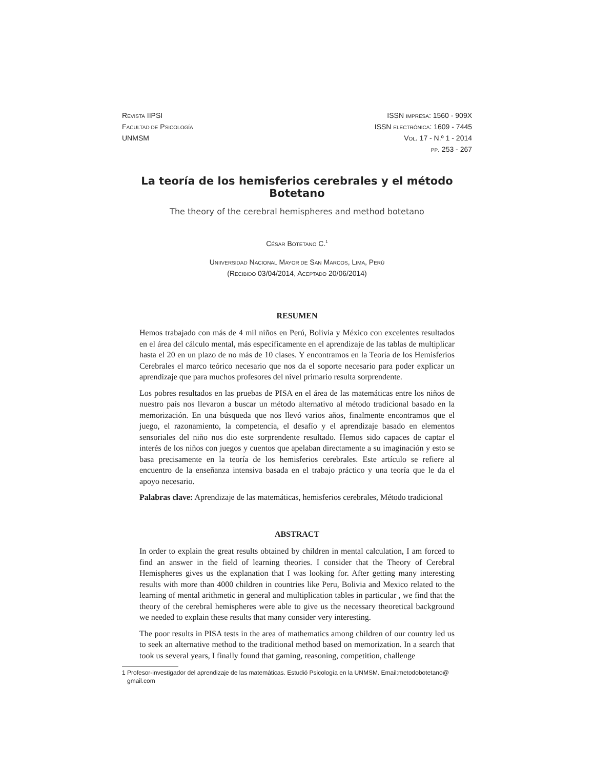REVISTA IIPSI
FACULTAD DE PSICOLOGÍA
UNMSM
ISSN IMPRESA: 1560 - 909X
ISSN ELECTRÓNICA: 1609 - 7445
VOL. 17 - N.º 1 - 2014
PP. 253 - 267
La teoría de los hemisferios cerebrales y el método Botetano
The theory of the cerebral hemispheres and method botetano
CÉSAR BOTETANO C.<sup>1</sup>
UNIIVERSIDAD NACIONAL MAYOR DE SAN MARCOS, LIMA, PERÚ
(RECIBIDO 03/04/2014, ACEPTADO 20/06/2014)
RESUMEN
Hemos trabajado con más de 4 mil niños en Perú, Bolivia y México con excelentes resultados en el área del cálculo mental, más específicamente en el aprendizaje de las tablas de multiplicar hasta el 20 en un plazo de no más de 10 clases. Y encontramos en la Teoría de los Hemisferios Cerebrales el marco teórico necesario que nos da el soporte necesario para poder explicar un aprendizaje que para muchos profesores del nivel primario resulta sorprendente.
Los pobres resultados en las pruebas de PISA en el área de las matemáticas entre los niños de nuestro país nos llevaron a buscar un método alternativo al método tradicional basado en la memorización. En una búsqueda que nos llevó varios años, finalmente encontramos que el juego, el razonamiento, la competencia, el desafío y el aprendizaje basado en elementos sensoriales del niño nos dio este sorprendente resultado. Hemos sido capaces de captar el interés de los niños con juegos y cuentos que apelaban directamente a su imaginación y esto se basa precisamente en la teoría de los hemisferios cerebrales. Este artículo se refiere al encuentro de la enseñanza intensiva basada en el trabajo práctico y una teoría que le da el apoyo necesario.
Palabras clave: Aprendizaje de las matemáticas, hemisferios cerebrales, Método tradicional
ABSTRACT
In order to explain the great results obtained by children in mental calculation, I am forced to find an answer in the field of learning theories. I consider that the Theory of Cerebral Hemispheres gives us the explanation that I was looking for. After getting many interesting results with more than 4000 children in countries like Peru, Bolivia and Mexico related to the learning of mental arithmetic in general and multiplication tables in particular , we find that the theory of the cerebral hemispheres were able to give us the necessary theoretical background we needed to explain these results that many consider very interesting.
The poor results in PISA tests in the area of mathematics among children of our country led us to seek an alternative method to the traditional method based on memorization. In a search that took us several years, I finally found that gaming, reasoning, competition, challenge
1 Profesor-investigador del aprendizaje de las matemáticas. Estudió Psicología en la UNMSM. Email:metodobotetano@ gmail.com